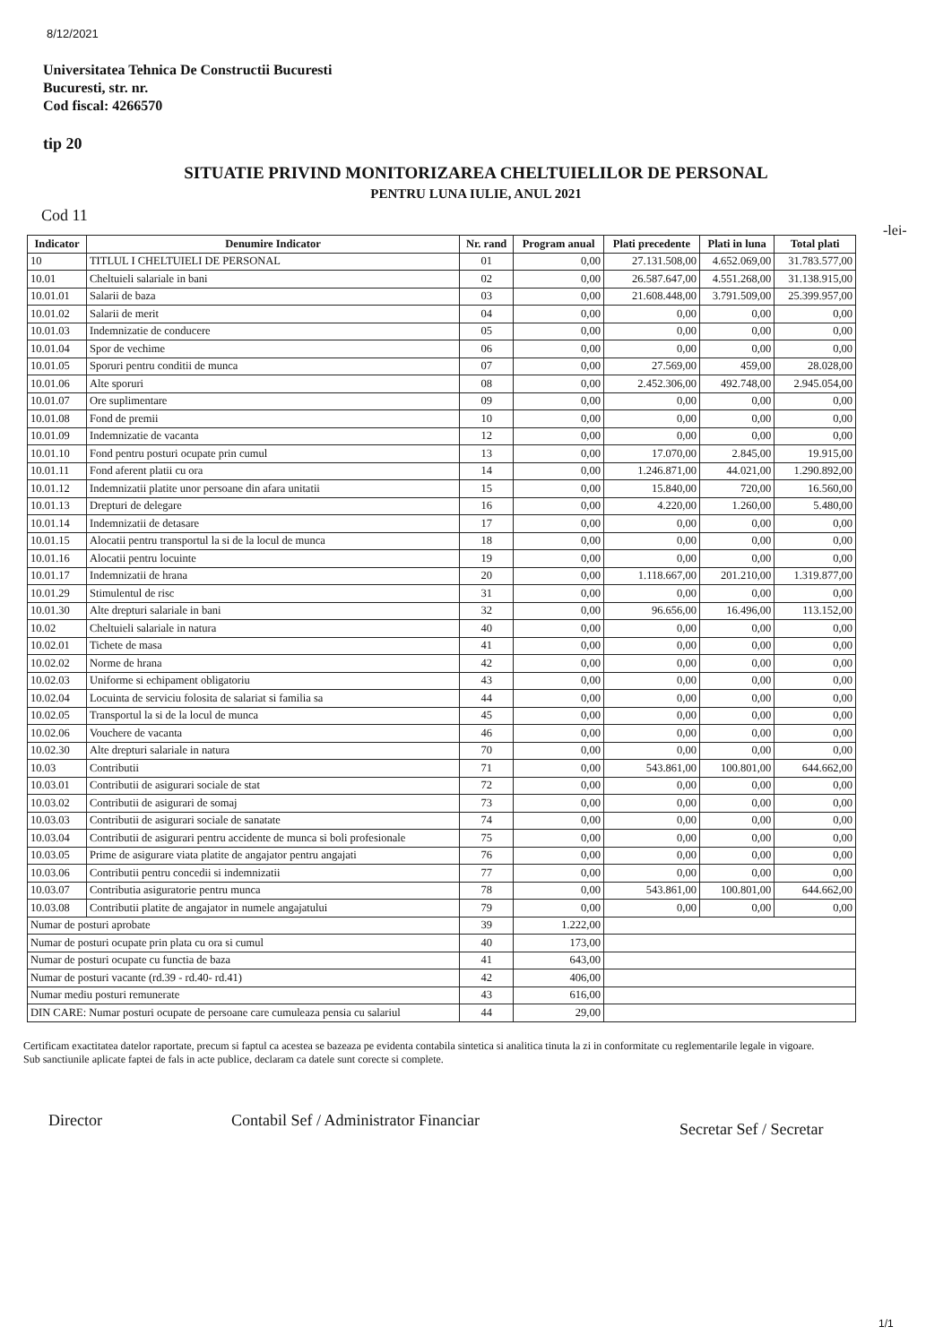8/12/2021
Universitatea Tehnica De Constructii Bucuresti
Bucuresti, str. nr.
Cod fiscal: 4266570
tip 20
SITUATIE PRIVIND MONITORIZAREA CHELTUIELILOR DE PERSONAL
PENTRU LUNA IULIE, ANUL 2021
Cod 11
-lei-
| Indicator | Denumire Indicator | Nr. rand | Program anual | Plati precedente | Plati in luna | Total plati |
| --- | --- | --- | --- | --- | --- | --- |
| 10 | TITLUL I CHELTUIELI DE PERSONAL | 01 | 0,00 | 27.131.508,00 | 4.652.069,00 | 31.783.577,00 |
| 10.01 | Cheltuieli salariale in bani | 02 | 0,00 | 26.587.647,00 | 4.551.268,00 | 31.138.915,00 |
| 10.01.01 | Salarii de baza | 03 | 0,00 | 21.608.448,00 | 3.791.509,00 | 25.399.957,00 |
| 10.01.02 | Salarii de merit | 04 | 0,00 | 0,00 | 0,00 | 0,00 |
| 10.01.03 | Indemnizatie de conducere | 05 | 0,00 | 0,00 | 0,00 | 0,00 |
| 10.01.04 | Spor de vechime | 06 | 0,00 | 0,00 | 0,00 | 0,00 |
| 10.01.05 | Sporuri pentru conditii de munca | 07 | 0,00 | 27.569,00 | 459,00 | 28.028,00 |
| 10.01.06 | Alte sporuri | 08 | 0,00 | 2.452.306,00 | 492.748,00 | 2.945.054,00 |
| 10.01.07 | Ore suplimentare | 09 | 0,00 | 0,00 | 0,00 | 0,00 |
| 10.01.08 | Fond de premii | 10 | 0,00 | 0,00 | 0,00 | 0,00 |
| 10.01.09 | Indemnizatie de vacanta | 12 | 0,00 | 0,00 | 0,00 | 0,00 |
| 10.01.10 | Fond pentru posturi ocupate prin cumul | 13 | 0,00 | 17.070,00 | 2.845,00 | 19.915,00 |
| 10.01.11 | Fond aferent platii cu ora | 14 | 0,00 | 1.246.871,00 | 44.021,00 | 1.290.892,00 |
| 10.01.12 | Indemnizatii platite unor persoane din afara unitatii | 15 | 0,00 | 15.840,00 | 720,00 | 16.560,00 |
| 10.01.13 | Drepturi de delegare | 16 | 0,00 | 4.220,00 | 1.260,00 | 5.480,00 |
| 10.01.14 | Indemnizatii de detasare | 17 | 0,00 | 0,00 | 0,00 | 0,00 |
| 10.01.15 | Alocatii pentru transportul la si de la locul de munca | 18 | 0,00 | 0,00 | 0,00 | 0,00 |
| 10.01.16 | Alocatii pentru locuinte | 19 | 0,00 | 0,00 | 0,00 | 0,00 |
| 10.01.17 | Indemnizatii de hrana | 20 | 0,00 | 1.118.667,00 | 201.210,00 | 1.319.877,00 |
| 10.01.29 | Stimulentul de risc | 31 | 0,00 | 0,00 | 0,00 | 0,00 |
| 10.01.30 | Alte drepturi salariale in bani | 32 | 0,00 | 96.656,00 | 16.496,00 | 113.152,00 |
| 10.02 | Cheltuieli salariale in natura | 40 | 0,00 | 0,00 | 0,00 | 0,00 |
| 10.02.01 | Tichete de masa | 41 | 0,00 | 0,00 | 0,00 | 0,00 |
| 10.02.02 | Norme de hrana | 42 | 0,00 | 0,00 | 0,00 | 0,00 |
| 10.02.03 | Uniforme si echipament obligatoriu | 43 | 0,00 | 0,00 | 0,00 | 0,00 |
| 10.02.04 | Locuinta de serviciu folosita de salariat si familia sa | 44 | 0,00 | 0,00 | 0,00 | 0,00 |
| 10.02.05 | Transportul la si de la locul de munca | 45 | 0,00 | 0,00 | 0,00 | 0,00 |
| 10.02.06 | Vouchere de vacanta | 46 | 0,00 | 0,00 | 0,00 | 0,00 |
| 10.02.30 | Alte drepturi salariale in natura | 70 | 0,00 | 0,00 | 0,00 | 0,00 |
| 10.03 | Contributii | 71 | 0,00 | 543.861,00 | 100.801,00 | 644.662,00 |
| 10.03.01 | Contributii de asigurari sociale de stat | 72 | 0,00 | 0,00 | 0,00 | 0,00 |
| 10.03.02 | Contributii de asigurari de somaj | 73 | 0,00 | 0,00 | 0,00 | 0,00 |
| 10.03.03 | Contributii de asigurari sociale de sanatate | 74 | 0,00 | 0,00 | 0,00 | 0,00 |
| 10.03.04 | Contributii de asigurari pentru accidente de munca si boli profesionale | 75 | 0,00 | 0,00 | 0,00 | 0,00 |
| 10.03.05 | Prime de asigurare viata platite de angajator pentru angajati | 76 | 0,00 | 0,00 | 0,00 | 0,00 |
| 10.03.06 | Contributii pentru concedii si indemnizatii | 77 | 0,00 | 0,00 | 0,00 | 0,00 |
| 10.03.07 | Contributia asiguratorie pentru munca | 78 | 0,00 | 543.861,00 | 100.801,00 | 644.662,00 |
| 10.03.08 | Contributii platite de angajator in numele angajatului | 79 | 0,00 | 0,00 | 0,00 | 0,00 |
| Numar de posturi aprobate | | 39 | 1.222,00 | | | |
| Numar de posturi ocupate prin plata cu ora si cumul | | 40 | 173,00 | | | |
| Numar de posturi ocupate cu functia de baza | | 41 | 643,00 | | | |
| Numar de posturi vacante (rd.39 - rd.40- rd.41) | | 42 | 406,00 | | | |
| Numar mediu posturi remunerate | | 43 | 616,00 | | | |
| DIN CARE: Numar posturi ocupate de persoane care cumuleaza pensia cu salariul | | 44 | 29,00 | | | |
Certificam exactitatea datelor raportate, precum si faptul ca acestea se bazeaza pe evidenta contabila sintetica si analitica tinuta la zi in conformitate cu reglementarile legale in vigoare.
Sub sanctiunile aplicate faptei de fals in acte publice, declaram ca datele sunt corecte si complete.
Director
Contabil Sef / Administrator Financiar
Secretar Sef / Secretar
1/1